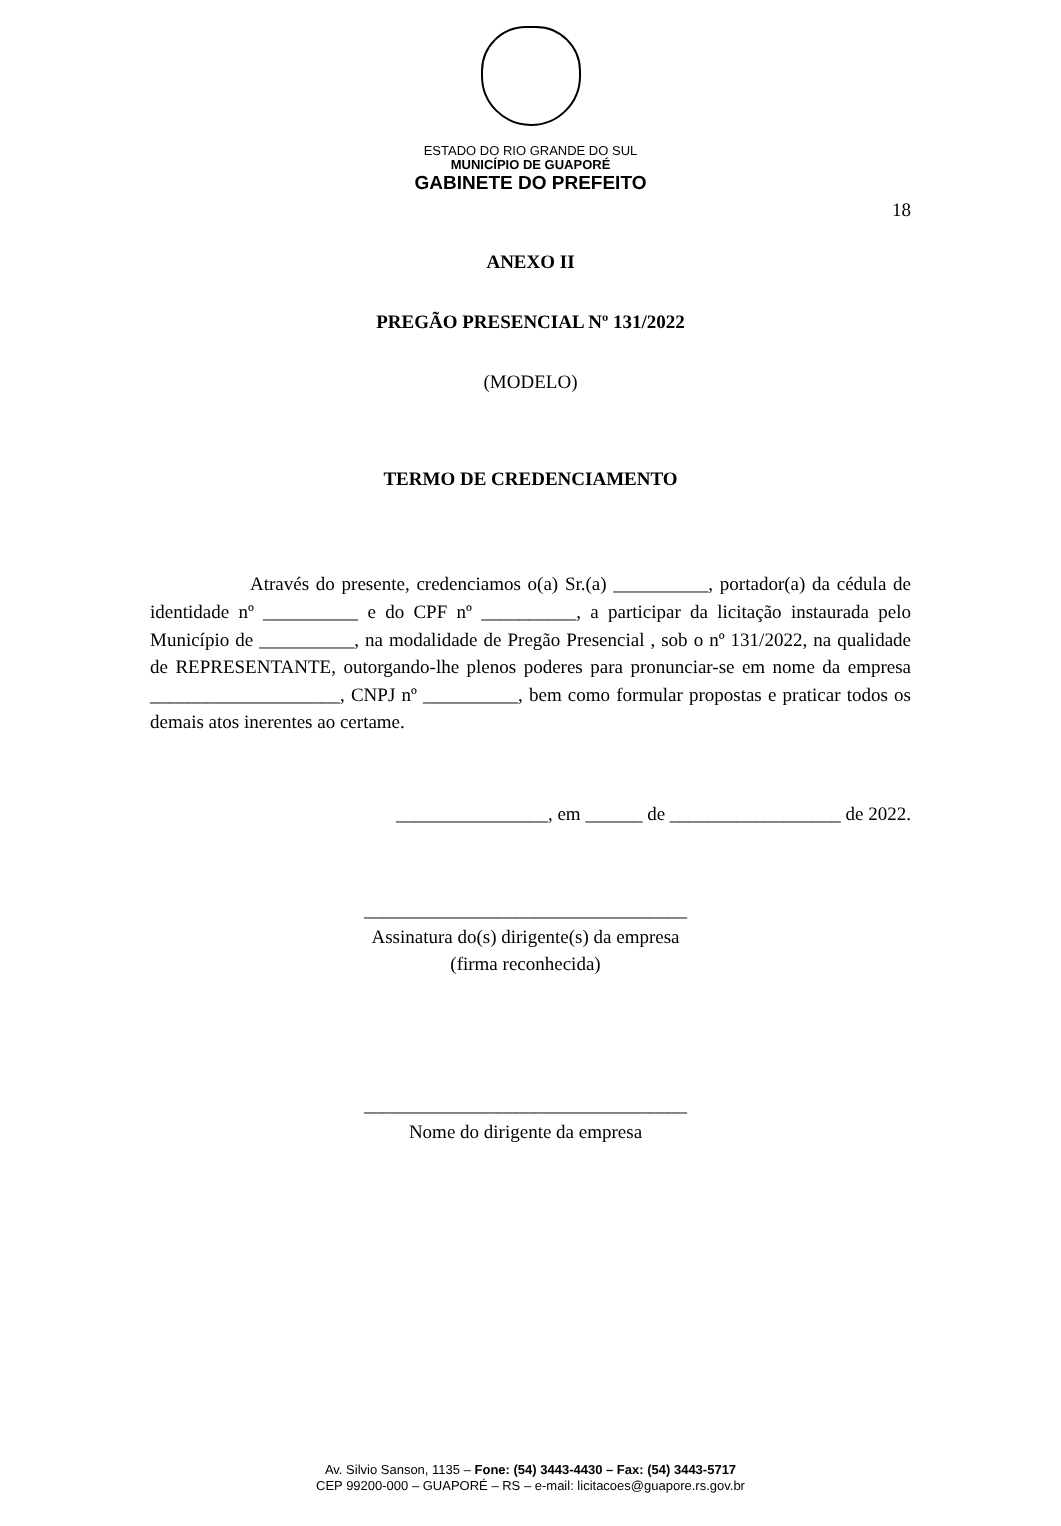ESTADO DO RIO GRANDE DO SUL
MUNICÍPIO DE GUAPORÉ
GABINETE DO PREFEITO
18
ANEXO II
PREGÃO PRESENCIAL Nº 131/2022
(MODELO)
TERMO DE CREDENCIAMENTO
Através do presente, credenciamos o(a) Sr.(a) __________, portador(a) da cédula de identidade nº __________ e do CPF nº __________, a participar da licitação instaurada pelo Município de __________, na modalidade de Pregão Presencial , sob o nº 131/2022, na qualidade de REPRESENTANTE, outorgando-lhe plenos poderes para pronunciar-se em nome da empresa ____________________, CNPJ nº __________, bem como formular propostas e praticar todos os demais atos inerentes ao certame.
________________, em ______ de __________________ de 2022.
__________________________________
Assinatura do(s) dirigente(s) da empresa
(firma reconhecida)
__________________________________
Nome do dirigente da empresa
Av. Silvio Sanson, 1135 – Fone: (54) 3443-4430 – Fax: (54) 3443-5717
CEP 99200-000 – GUAPORÉ – RS – e-mail: licitacoes@guapore.rs.gov.br